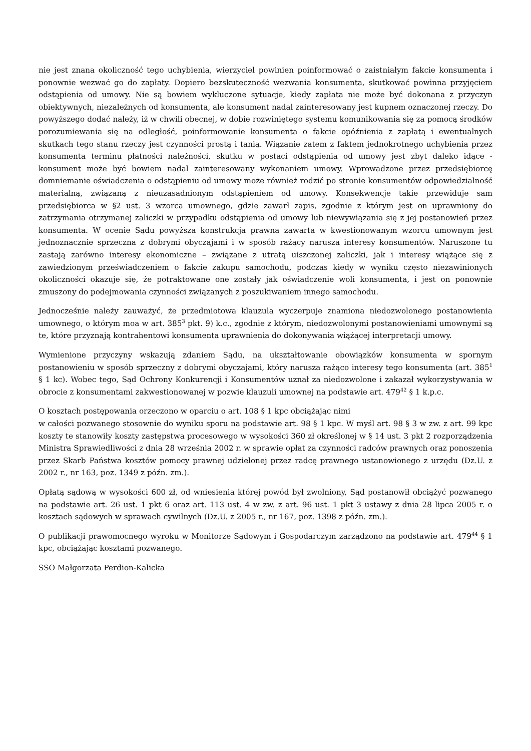nie jest znana okoliczność tego uchybienia, wierzyciel powinien poinformować o zaistniałym fakcie konsumenta i ponownie wezwać go do zapłaty. Dopiero bezskuteczność wezwania konsumenta, skutkować powinna przyjęciem odstąpienia od umowy. Nie są bowiem wykluczone sytuacje, kiedy zapłata nie może być dokonana z przyczyn obiektywnych, niezależnych od konsumenta, ale konsument nadal zainteresowany jest kupnem oznaczonej rzeczy. Do powyższego dodać należy, iż w chwili obecnej, w dobie rozwiniętego systemu komunikowania się za pomocą środków porozumiewania się na odległość, poinformowanie konsumenta o fakcie opóźnienia z zapłatą i ewentualnych skutkach tego stanu rzeczy jest czynności prostą i tanią. Wiązanie zatem z faktem jednokrotnego uchybienia przez konsumenta terminu płatności należności, skutku w postaci odstąpienia od umowy jest zbyt daleko idące - konsument może być bowiem nadal zainteresowany wykonaniem umowy. Wprowadzone przez przedsiębiorcę domniemanie oświadczenia o odstąpieniu od umowy może również rodzić po stronie konsumentów odpowiedzialność materialną, związaną z nieuzasadnionym odstąpieniem od umowy. Konsekwencje takie przewiduje sam przedsiębiorca w §2 ust. 3 wzorca umownego, gdzie zawarł zapis, zgodnie z którym jest on uprawniony do zatrzymania otrzymanej zaliczki w przypadku odstąpienia od umowy lub niewywiązania się z jej postanowień przez konsumenta. W ocenie Sądu powyższa konstrukcja prawna zawarta w kwestionowanym wzorcu umownym jest jednoznacznie sprzeczna z dobrymi obyczajami i w sposób rażący narusza interesy konsumentów. Naruszone tu zastają zarówno interesy ekonomiczne – związane z utratą uiszczonej zaliczki, jak i interesy wiążące się z zawiedzionym przeświadczeniem o fakcie zakupu samochodu, podczas kiedy w wyniku często niezawinionych okoliczności okazuje się, że potraktowane one zostały jak oświadczenie woli konsumenta, i jest on ponownie zmuszony do podejmowania czynności związanych z poszukiwaniem innego samochodu.
Jednocześnie należy zauważyć, że przedmiotowa klauzula wyczerpuje znamiona niedozwolonego postanowienia umownego, o którym moa w art. 385<sup>3</sup> pkt. 9) k.c., zgodnie z którym, niedozwolonymi postanowieniami umownymi są te, które przyznają kontrahentowi konsumenta uprawnienia do dokonywania wiążącej interpretacji umowy.
Wymienione przyczyny wskazują zdaniem Sądu, na ukształtowanie obowiązków konsumenta w spornym postanowieniu w sposób sprzeczny z dobrymi obyczajami, który narusza rażąco interesy tego konsumenta (art. 385<sup>1</sup> § 1 kc). Wobec tego, Sąd Ochrony Konkurencji i Konsumentów uznał za niedozwolone i zakazał wykorzystywania w obrocie z konsumentami zakwestionowanej w pozwie klauzuli umownej na podstawie art. 479<sup>42</sup> § 1 k.p.c.
O kosztach postępowania orzeczono w oparciu o art. 108 § 1 kpc obciążając nimi
w całości pozwanego stosownie do wyniku sporu na podstawie art. 98 § 1 kpc. W myśl art. 98 § 3 w zw. z art. 99 kpc koszty te stanowiły koszty zastępstwa procesowego w wysokości 360 zł określonej w § 14 ust. 3 pkt 2 rozporządzenia Ministra Sprawiedliwości z dnia 28 września 2002 r. w sprawie opłat za czynności radców prawnych oraz ponoszenia przez Skarb Państwa kosztów pomocy prawnej udzielonej przez radcę prawnego ustanowionego z urzędu (Dz.U. z 2002 r., nr 163, poz. 1349 z późn. zm.).
Opłatą sądową w wysokości 600 zł, od wniesienia której powód był zwolniony, Sąd postanowił obciążyć pozwanego na podstawie art. 26 ust. 1 pkt 6 oraz art. 113 ust. 4 w zw. z art. 96 ust. 1 pkt 3 ustawy z dnia 28 lipca 2005 r. o kosztach sądowych w sprawach cywilnych (Dz.U. z 2005 r., nr 167, poz. 1398 z późn. zm.).
O publikacji prawomocnego wyroku w Monitorze Sądowym i Gospodarczym zarządzono na podstawie art. 479<sup>44</sup> § 1 kpc, obciążając kosztami pozwanego.
SSO Małgorzata Perdion-Kalicka